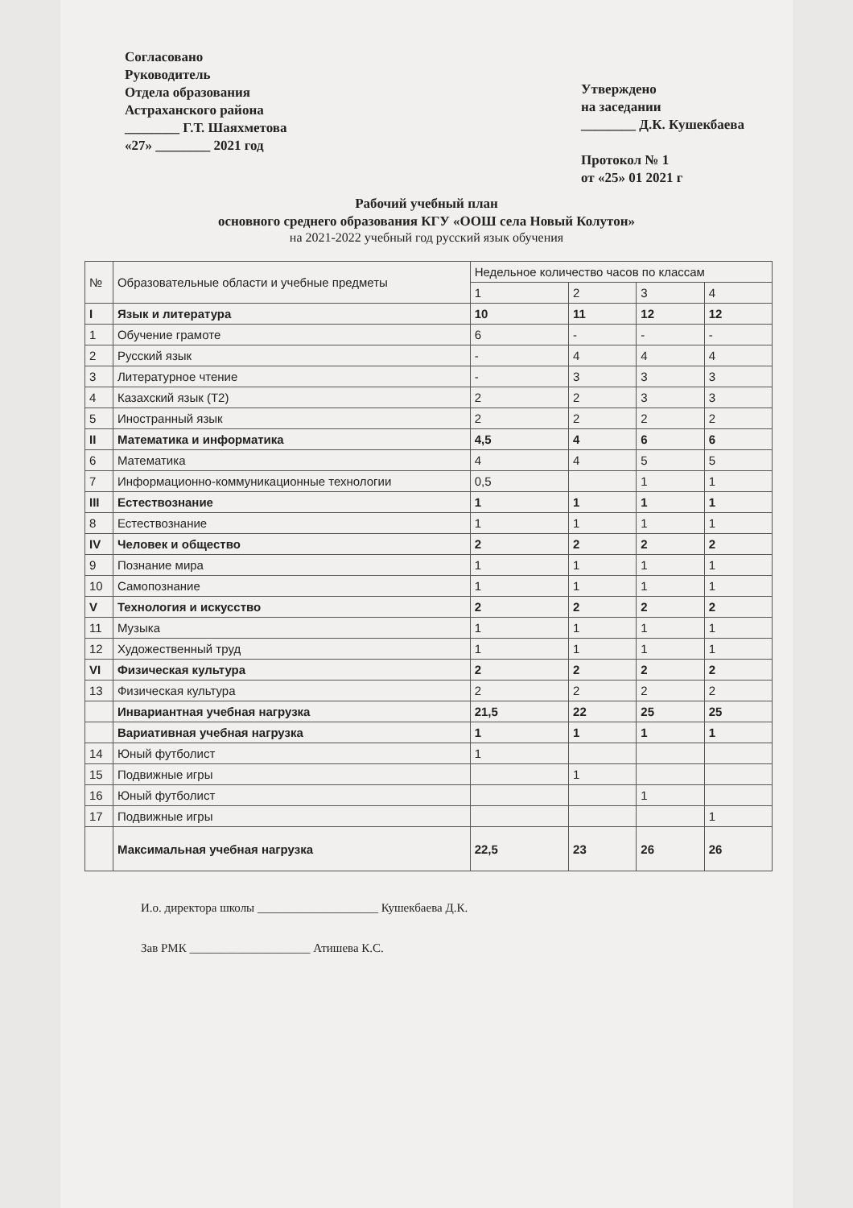Согласовано
Руководитель
Отдела образования
Астраханского района
________ Г.Т. Шаяхметова
«27» ________ 2021 год
Утверждено
на заседании
________ Д.К. Кушекбаева
Протокол № 1
от «25» 01 2021 г
Рабочий учебный план
основного среднего образования КГУ «ООШ села Новый Колутон»
на 2021-2022 учебный год русский язык обучения
| № | Образовательные области и учебные предметы | Недельное количество часов по классам | | | |
| --- | --- | --- | --- | --- | --- |
| | | 1 | 2 | 3 | 4 |
| I | Язык и литература | 10 | 11 | 12 | 12 |
| 1 | Обучение грамоте | 6 | - | - | - |
| 2 | Русский язык | - | 4 | 4 | 4 |
| 3 | Литературное чтение | - | 3 | 3 | 3 |
| 4 | Казахский язык (Т2) | 2 | 2 | 3 | 3 |
| 5 | Иностранный язык | 2 | 2 | 2 | 2 |
| II | Математика и информатика | 4,5 | 4 | 6 | 6 |
| 6 | Математика | 4 | 4 | 5 | 5 |
| 7 | Информационно-коммуникационные технологии | 0,5 | | 1 | 1 |
| III | Естествознание | 1 | 1 | 1 | 1 |
| 8 | Естествознание | 1 | 1 | 1 | 1 |
| IV | Человек и общество | 2 | 2 | 2 | 2 |
| 9 | Познание мира | 1 | 1 | 1 | 1 |
| 10 | Самопознание | 1 | 1 | 1 | 1 |
| V | Технология и искусство | 2 | 2 | 2 | 2 |
| 11 | Музыка | 1 | 1 | 1 | 1 |
| 12 | Художественный труд | 1 | 1 | 1 | 1 |
| VI | Физическая культура | 2 | 2 | 2 | 2 |
| 13 | Физическая культура | 2 | 2 | 2 | 2 |
| | Инвариантная учебная нагрузка | 21,5 | 22 | 25 | 25 |
| | Вариативная учебная нагрузка | 1 | 1 | 1 | 1 |
| 14 | Юный футболист | 1 | | | |
| 15 | Подвижные игры | | 1 | | |
| 16 | Юный футболист | | | 1 | |
| 17 | Подвижные игры | | | | 1 |
| | Максимальная учебная нагрузка | 22,5 | 23 | 26 | 26 |
И.о. директора школы ____________________ Кушекбаева Д.К.
Зав РМК ____________________ Атишева К.С.